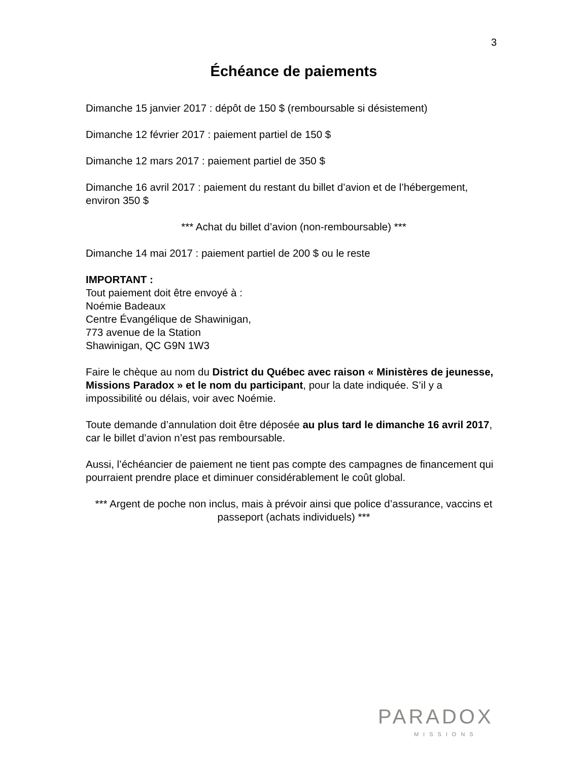3
Échéance de paiements
Dimanche 15 janvier 2017 : dépôt de 150 $ (remboursable si désistement)
Dimanche 12 février 2017 : paiement partiel de 150 $
Dimanche 12 mars 2017 : paiement partiel de 350 $
Dimanche 16 avril 2017 : paiement du restant du billet d’avion et de l’hébergement, environ 350 $
*** Achat du billet d’avion (non-remboursable) ***
Dimanche 14 mai 2017 : paiement partiel de 200 $ ou le reste
IMPORTANT :
Tout paiement doit être envoyé à :
Noémie Badeaux
Centre Évangélique de Shawinigan,
773 avenue de la Station
Shawinigan, QC G9N 1W3
Faire le chèque au nom du District du Québec avec raison « Ministères de jeunesse, Missions Paradox » et le nom du participant, pour la date indiquée. S’il y a impossibilité ou délais, voir avec Noémie.
Toute demande d’annulation doit être déposée au plus tard le dimanche 16 avril 2017, car le billet d’avion n’est pas remboursable.
Aussi, l’échéancier de paiement ne tient pas compte des campagnes de financement qui pourraient prendre place et diminuer considérablement le coût global.
*** Argent de poche non inclus, mais à prévoir ainsi que police d’assurance, vaccins et passeport (achats individuels) ***
PARADOX
MISSIONS